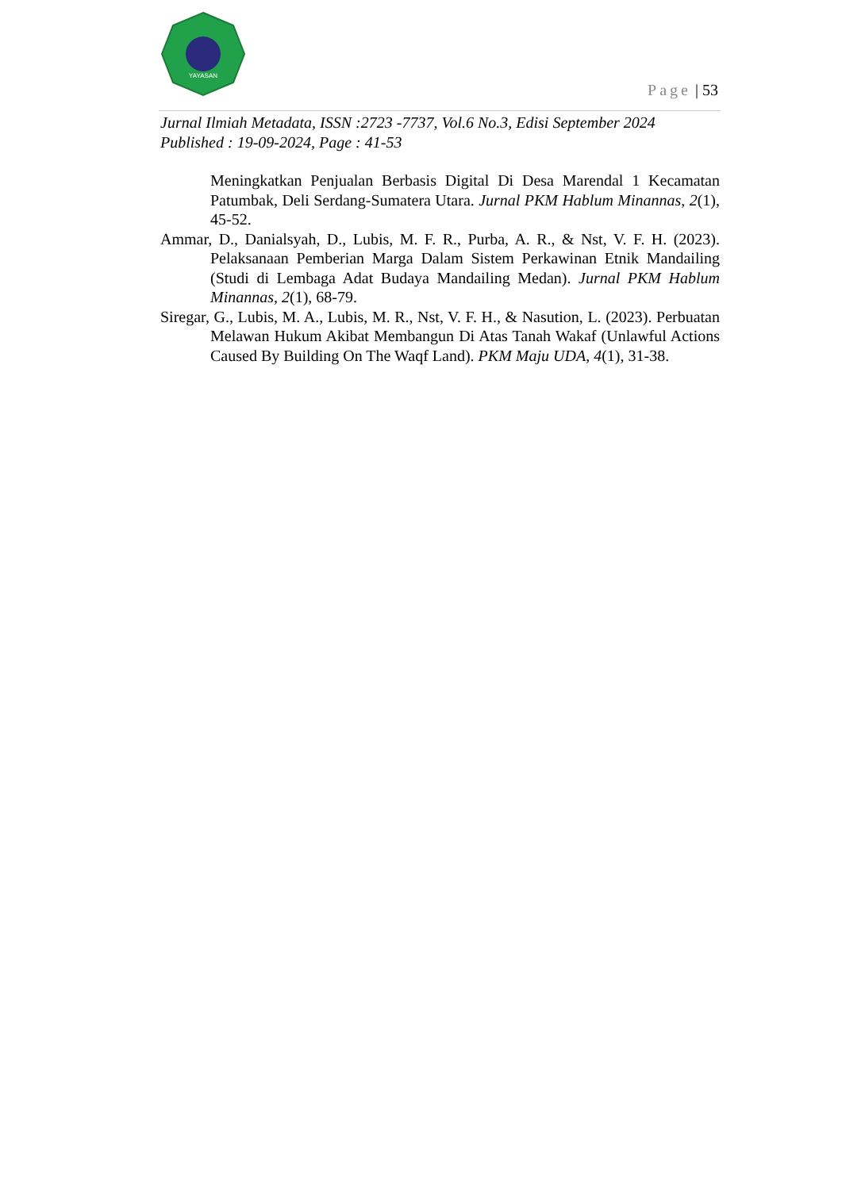YAYASAN
Page | 53
Jurnal Ilmiah Metadata, ISSN :2723 -7737, Vol.6 No.3, Edisi September 2024
Published : 19-09-2024, Page : 41-53
Meningkatkan Penjualan Berbasis Digital Di Desa Marendal 1 Kecamatan Patumbak, Deli Serdang-Sumatera Utara. Jurnal PKM Hablum Minannas, 2(1), 45-52.
Ammar, D., Danialsyah, D., Lubis, M. F. R., Purba, A. R., & Nst, V. F. H. (2023). Pelaksanaan Pemberian Marga Dalam Sistem Perkawinan Etnik Mandailing (Studi di Lembaga Adat Budaya Mandailing Medan). Jurnal PKM Hablum Minannas, 2(1), 68-79.
Siregar, G., Lubis, M. A., Lubis, M. R., Nst, V. F. H., & Nasution, L. (2023). Perbuatan Melawan Hukum Akibat Membangun Di Atas Tanah Wakaf (Unlawful Actions Caused By Building On The Waqf Land). PKM Maju UDA, 4(1), 31-38.